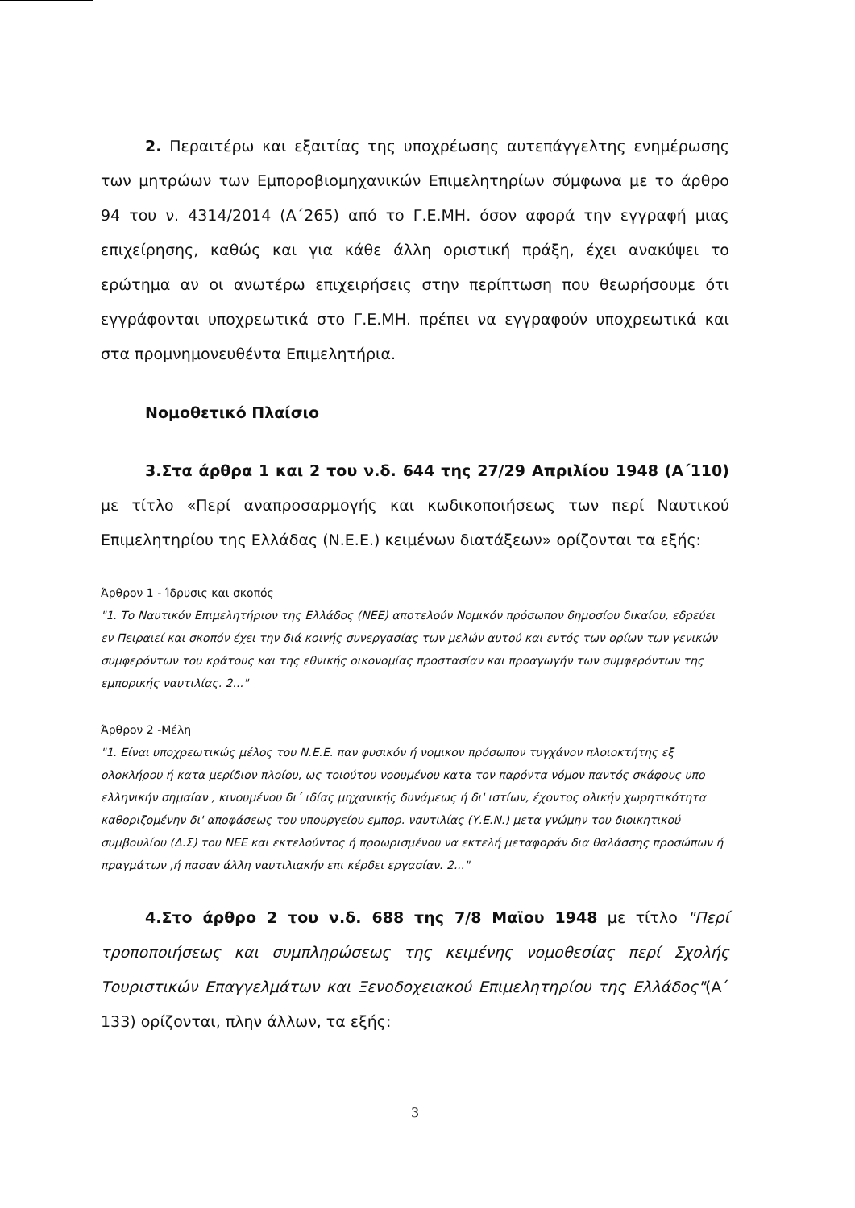2. Περαιτέρω και εξαιτίας της υποχρέωσης αυτεπάγγελτης ενημέρωσης των μητρώων των Εμποροβιομηχανικών Επιμελητηρίων σύμφωνα με το άρθρο 94 του ν. 4314/2014 (Α΄265) από το Γ.Ε.ΜΗ. όσον αφορά την εγγραφή μιας επιχείρησης, καθώς και για κάθε άλλη οριστική πράξη, έχει ανακύψει το ερώτημα αν οι ανωτέρω επιχειρήσεις στην περίπτωση που θεωρήσουμε ότι εγγράφονται υποχρεωτικά στο Γ.Ε.ΜΗ. πρέπει να εγγραφούν υποχρεωτικά και στα προμνημονευθέντα Επιμελητήρια.
Νομοθετικό Πλαίσιο
3.Στα άρθρα 1 και 2 του ν.δ. 644 της 27/29 Απριλίου 1948 (Α΄110) με τίτλο «Περί αναπροσαρμογής και κωδικοποιήσεως των περί Ναυτικού Επιμελητηρίου της Ελλάδας (Ν.Ε.Ε.) κειμένων διατάξεων» ορίζονται τα εξής:
Άρθρον 1 - Ίδρυσις και σκοπός
"1. Το Ναυτικόν Επιμελητήριον της Ελλάδος (ΝΕΕ) αποτελούν Νομικόν πρόσωπον δημοσίου δικαίου, εδρεύει εν Πειραιεί και σκοπόν έχει την διά κοινής συνεργασίας των μελών αυτού και εντός των ορίων των γενικών συμφερόντων του κράτους και της εθνικής οικονομίας προστασίαν και προαγωγήν των συμφερόντων της εμπορικής ναυτιλίας. 2..."
Άρθρον 2 -Μέλη
"1. Είναι υποχρεωτικώς μέλος του Ν.Ε.Ε. παν φυσικόν ή νομικον πρόσωπον τυγχάνον πλοιοκτήτης εξ ολοκλήρου ή κατα μερίδιον πλοίου, ως τοιούτου νοουμένου κατα τον παρόντα νόμον παντός σκάφους υπο ελληνικήν σημαίαν , κινουμένου δι΄ ιδίας μηχανικής δυνάμεως ή δι' ιστίων, έχοντος ολικήν χωρητικότητα καθοριζομένην δι' αποφάσεως του υπουργείου εμπορ. ναυτιλίας (Υ.Ε.Ν.) μετα γνώμην του διοικητικού συμβουλίου (Δ.Σ) του ΝΕΕ και εκτελούντος ή προωρισμένου να εκτελή μεταφοράν δια θαλάσσης προσώπων ή πραγμάτων ,ή πασαν άλλη ναυτιλιακήν επι κέρδει εργασίαν. 2..."
4.Στο άρθρο 2 του ν.δ. 688 της 7/8 Μαϊου 1948 με τίτλο "Περί τροποποιήσεως και συμπληρώσεως της κειμένης νομοθεσίας περί Σχολής Τουριστικών Επαγγελμάτων και Ξενοδοχειακού Επιμελητηρίου της Ελλάδος"(Α΄ 133) ορίζονται, πλην άλλων, τα εξής:
3